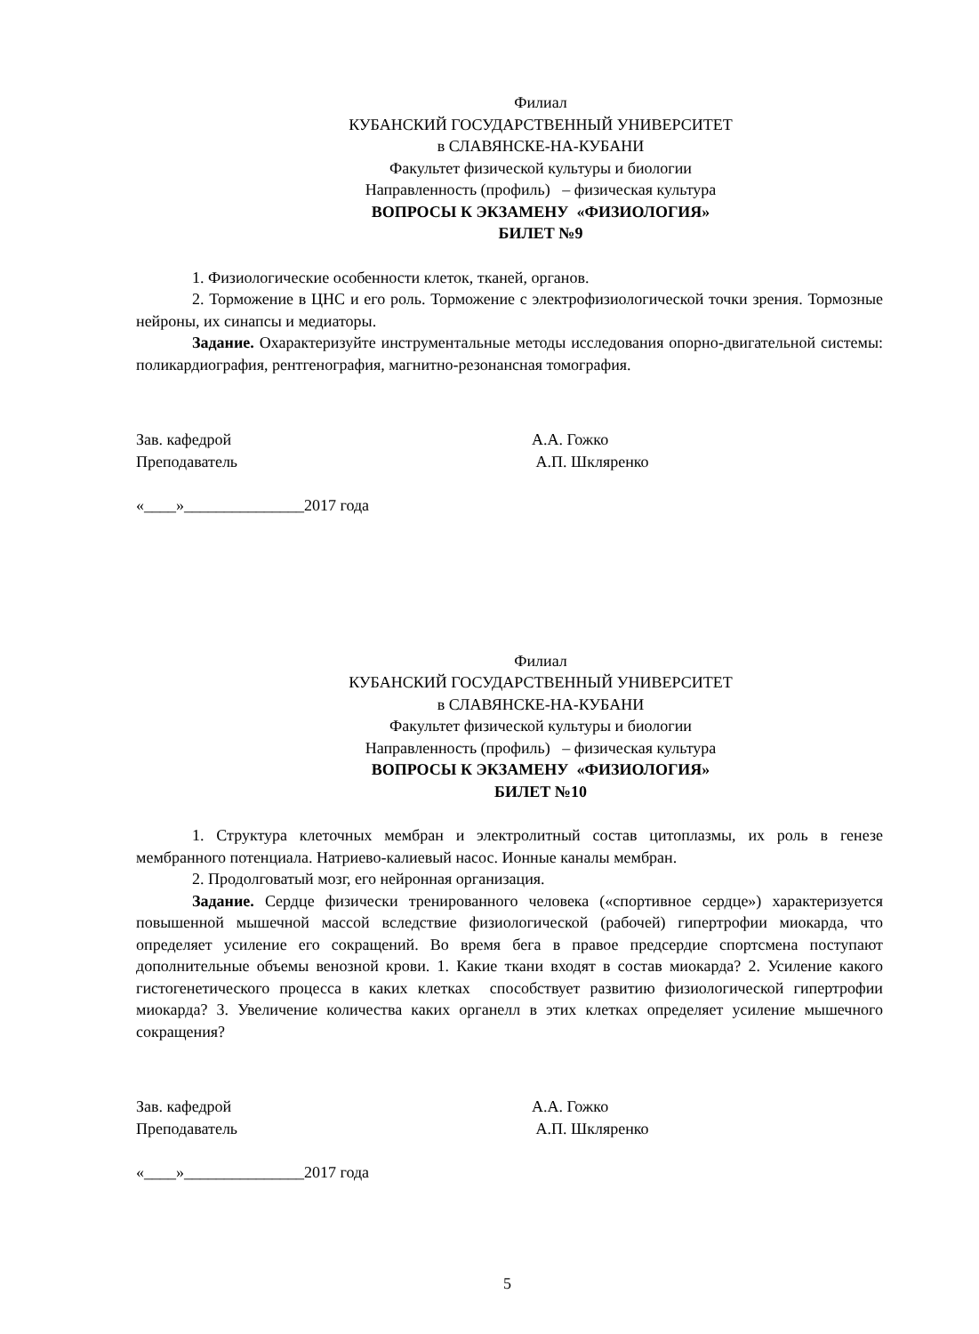Филиал
КУБАНСКИЙ ГОСУДАРСТВЕННЫЙ УНИВЕРСИТЕТ
в СЛАВЯНСКЕ-НА-КУБАНИ
Факультет физической культуры и биологии
Направленность (профиль) – физическая культура
ВОПРОСЫ К ЭКЗАМЕНУ «ФИЗИОЛОГИЯ»
БИЛЕТ №9
1. Физиологические особенности клеток, тканей, органов.
2. Торможение в ЦНС и его роль. Торможение с электрофизиологической точки зрения. Тормозные нейроны, их синапсы и медиаторы.
Задание. Охарактеризуйте инструментальные методы исследования опорно-двигательной системы: поликардиография, рентгенография, магнитно-резонансная томография.
Зав. кафедрой А.А. Гожко
Преподаватель А.П. Шкляренко
«____»_______________2017 года
Филиал
КУБАНСКИЙ ГОСУДАРСТВЕННЫЙ УНИВЕРСИТЕТ
в СЛАВЯНСКЕ-НА-КУБАНИ
Факультет физической культуры и биологии
Направленность (профиль) – физическая культура
ВОПРОСЫ К ЭКЗАМЕНУ «ФИЗИОЛОГИЯ»
БИЛЕТ №10
1. Структура клеточных мембран и электролитный состав цитоплазмы, их роль в генезе мембранного потенциала. Натриево-калиевый насос. Ионные каналы мембран.
2. Продолговатый мозг, его нейронная организация.
Задание. Сердце физически тренированного человека («спортивное сердце») характеризуется повышенной мышечной массой вследствие физиологической (рабочей) гипертрофии миокарда, что определяет усиление его сокращений. Во время бега в правое предсердие спортсмена поступают дополнительные объемы венозной крови. 1. Какие ткани входят в состав миокарда? 2. Усиление какого гистогенетического процесса в каких клетках способствует развитию физиологической гипертрофии миокарда? 3. Увеличение количества каких органелл в этих клетках определяет усиление мышечного сокращения?
Зав. кафедрой А.А. Гожко
Преподаватель А.П. Шкляренко
«____»_______________2017 года
5